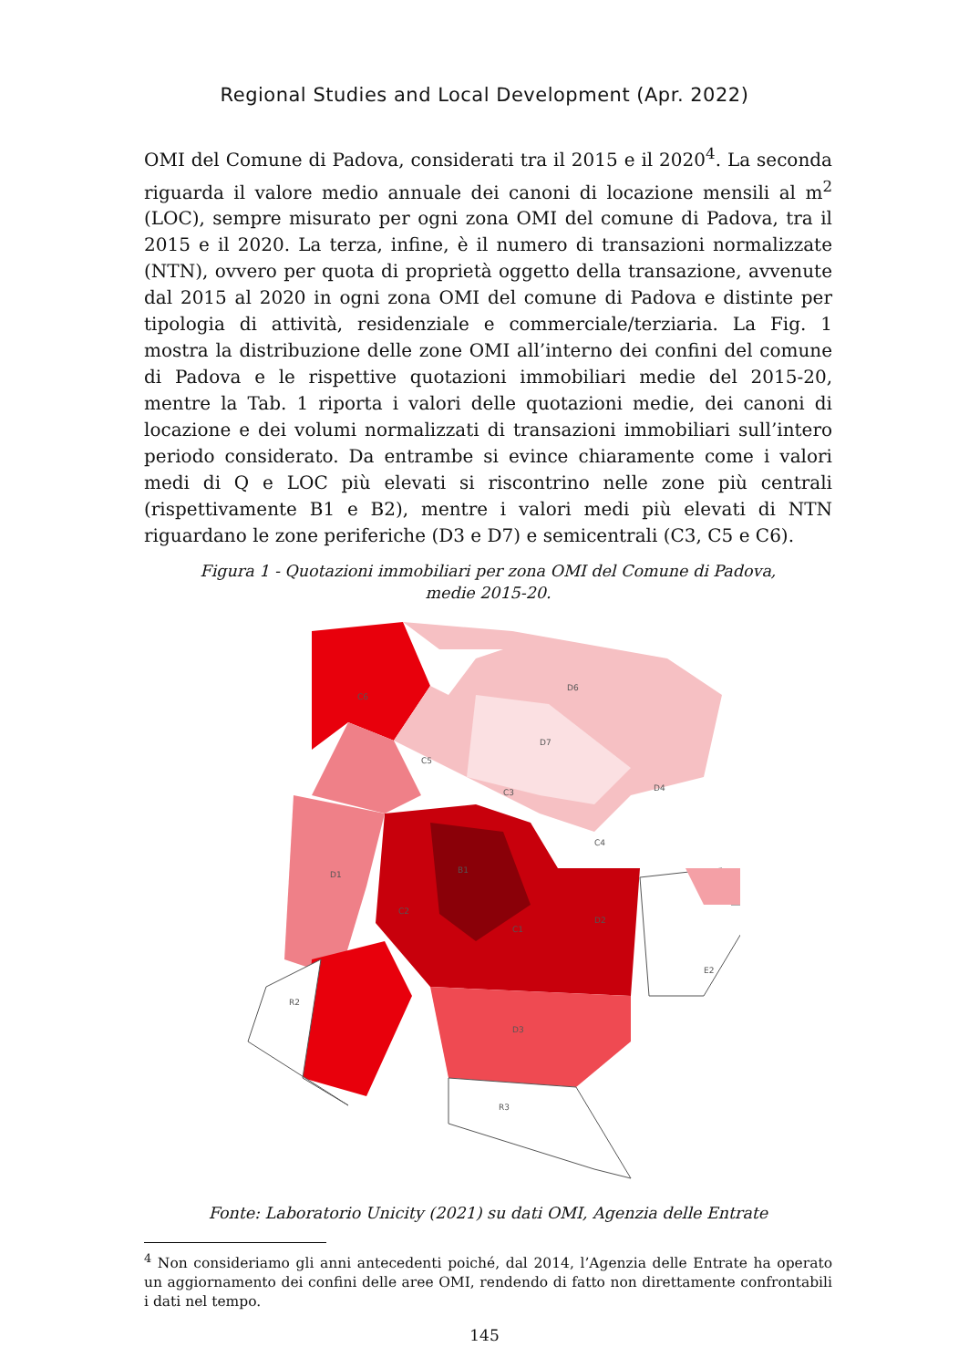Regional Studies and Local Development (Apr. 2022)
OMI del Comune di Padova, considerati tra il 2015 e il 2020<sup>4</sup>. La seconda riguarda il valore medio annuale dei canoni di locazione mensili al m<sup>2</sup> (LOC), sempre misurato per ogni zona OMI del comune di Padova, tra il 2015 e il 2020. La terza, infine, è il numero di transazioni normalizzate (NTN), ovvero per quota di proprietà oggetto della transazione, avvenute dal 2015 al 2020 in ogni zona OMI del comune di Padova e distinte per tipologia di attività, residenziale e commerciale/terziaria. La Fig. 1 mostra la distribuzione delle zone OMI all’interno dei confini del comune di Padova e le rispettive quotazioni immobiliari medie del 2015-20, mentre la Tab. 1 riporta i valori delle quotazioni medie, dei canoni di locazione e dei volumi normalizzati di transazioni immobiliari sull’intero periodo considerato. Da entrambe si evince chiaramente come i valori medi di Q e LOC più elevati si riscontrino nelle zone più centrali (rispettivamente B1 e B2), mentre i valori medi più elevati di NTN riguardano le zone periferiche (D3 e D7) e semicentrali (C3, C5 e C6).
Figura 1 - Quotazioni immobiliari per zona OMI del Comune di Padova,
medie 2015-20.
C6
D6
D7
C5
C3
D4
C4
D1
B1
C2
C1
D2
E2
R2
D3
R3
Fonte: Laboratorio Unicity (2021) su dati OMI, Agenzia delle Entrate
<sup>4</sup> Non consideriamo gli anni antecedenti poiché, dal 2014, l’Agenzia delle Entrate ha operato un aggiornamento dei confini delle aree OMI, rendendo di fatto non direttamente confrontabili i dati nel tempo.
145